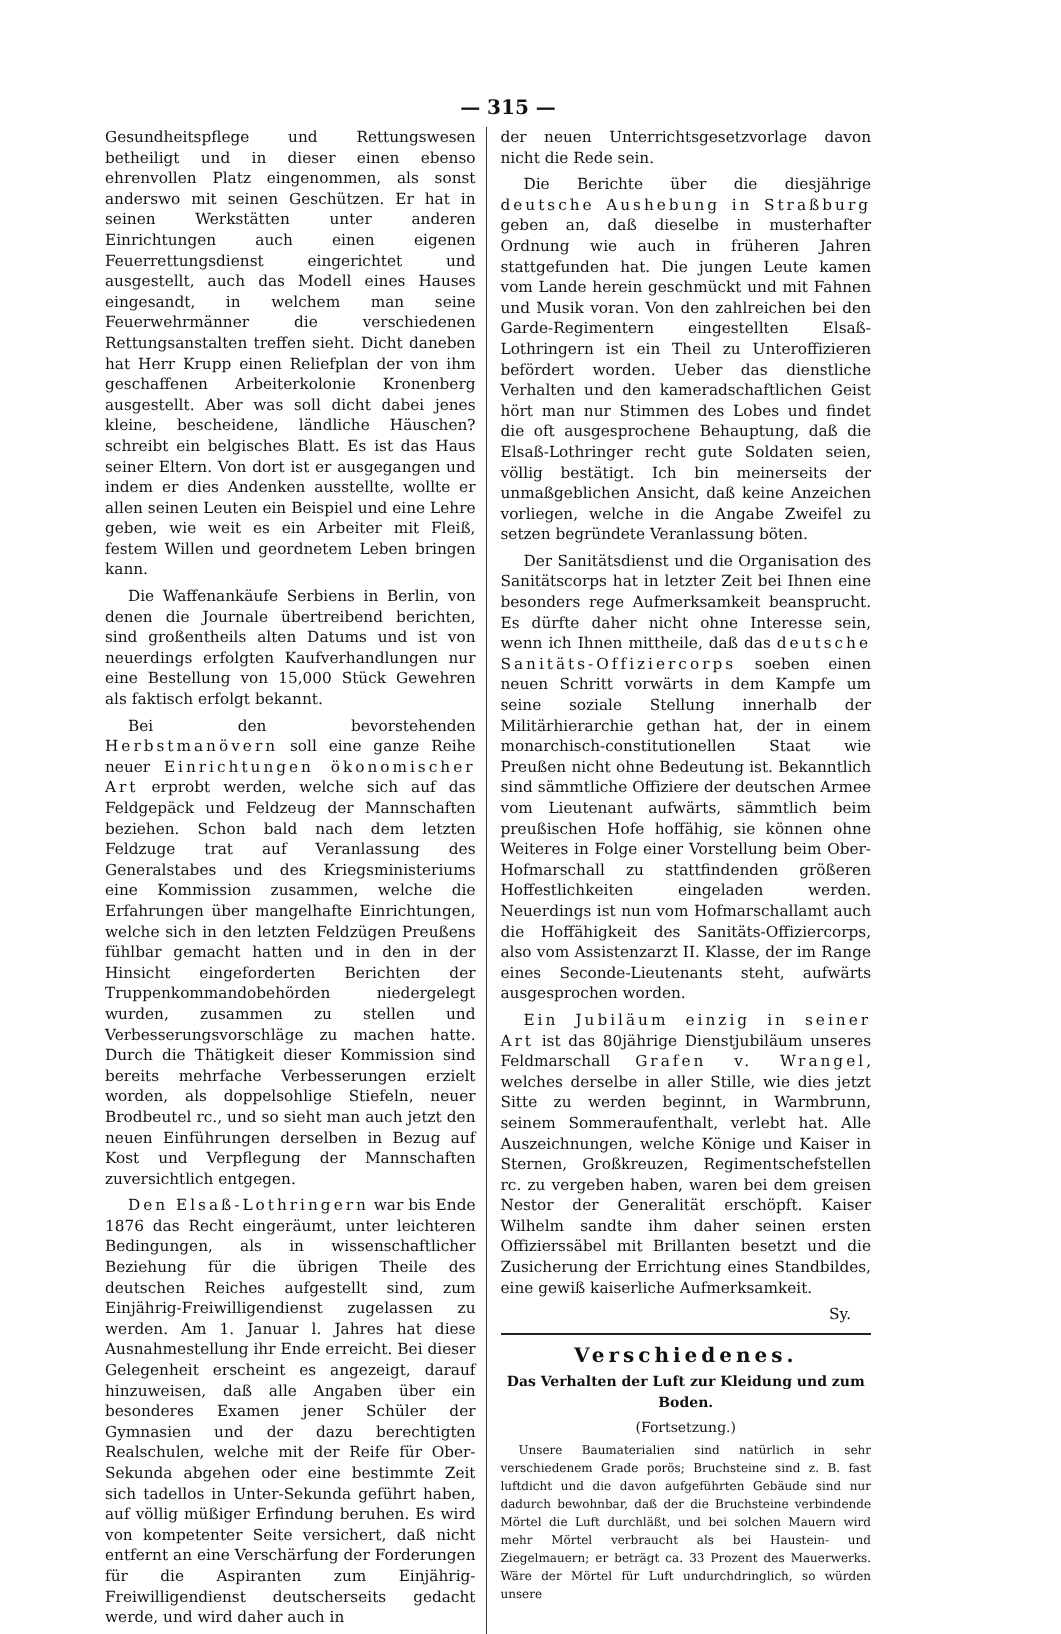— 315 —
Gesundheitspflege und Rettungswesen betheiligt und in dieser einen ebenso ehrenvollen Platz eingenommen, als sonst anderswo mit seinen Geschützen. Er hat in seinen Werkstätten unter anderen Einrichtungen auch einen eigenen Feuerrettungsdienst eingerichtet und ausgestellt, auch das Modell eines Hauses eingesandt, in welchem man seine Feuerwehrmänner die verschiedenen Rettungsanstalten treffen sieht. Dicht daneben hat Herr Krupp einen Reliefplan der von ihm geschaffenen Arbeiterkolonie Kronenberg ausgestellt. Aber was soll dicht dabei jenes kleine, bescheidene, ländliche Häuschen? schreibt ein belgisches Blatt. Es ist das Haus seiner Eltern. Von dort ist er ausgegangen und indem er dies Andenken ausstellte, wollte er allen seinen Leuten ein Beispiel und eine Lehre geben, wie weit es ein Arbeiter mit Fleiß, festem Willen und geordnetem Leben bringen kann.
Die Waffenankäufe Serbiens in Berlin, von denen die Journale übertreibend berichten, sind großentheils alten Datums und ist von neuerdings erfolgten Kaufverhandlungen nur eine Bestellung von 15,000 Stück Gewehren als faktisch erfolgt bekannt.
Bei den bevorstehenden Herbstmanövern soll eine ganze Reihe neuer Einrichtungen ökonomischer Art erprobt werden, welche sich auf das Feldgepäck und Feldzeug der Mannschaften beziehen. Schon bald nach dem letzten Feldzuge trat auf Veranlassung des Generalstabes und des Kriegsministeriums eine Kommission zusammen, welche die Erfahrungen über mangelhafte Einrichtungen, welche sich in den letzten Feldzügen Preußens fühlbar gemacht hatten und in den in der Hinsicht eingeforderten Berichten der Truppenkommandobehörden niedergelegt wurden, zusammen zu stellen und Verbesserungsvorschläge zu machen hatte. Durch die Thätigkeit dieser Kommission sind bereits mehrfache Verbesserungen erzielt worden, als doppelsohlige Stiefeln, neuer Brodbeutel rc., und so sieht man auch jetzt den neuen Einführungen derselben in Bezug auf Kost und Verpflegung der Mannschaften zuversichtlich entgegen.
Den Elsaß-Lothringern war bis Ende 1876 das Recht eingeräumt, unter leichteren Bedingungen, als in wissenschaftlicher Beziehung für die übrigen Theile des deutschen Reiches aufgestellt sind, zum Einjährig-Freiwilligendienst zugelassen zu werden. Am 1. Januar l. Jahres hat diese Ausnahmestellung ihr Ende erreicht. Bei dieser Gelegenheit erscheint es angezeigt, darauf hinzuweisen, daß alle Angaben über ein besonderes Examen jener Schüler der Gymnasien und der dazu berechtigten Realschulen, welche mit der Reife für Ober-Sekunda abgehen oder eine bestimmte Zeit sich tadellos in Unter-Sekunda geführt haben, auf völlig müßiger Erfindung beruhen. Es wird von kompetenter Seite versichert, daß nicht entfernt an eine Verschärfung der Forderungen für die Aspiranten zum Einjährig-Freiwilligendienst deutscherseits gedacht werde, und wird daher auch in
der neuen Unterrichtsgesetzvorlage davon nicht die Rede sein.
Die Berichte über die diesjährige deutsche Aushebung in Straßburg geben an, daß dieselbe in musterhafter Ordnung wie auch in früheren Jahren stattgefunden hat. Die jungen Leute kamen vom Lande herein geschmückt und mit Fahnen und Musik voran. Von den zahlreichen bei den Garde-Regimentern eingestellten Elsaß-Lothringern ist ein Theil zu Unteroffizieren befördert worden. Ueber das dienstliche Verhalten und den kameradschaftlichen Geist hört man nur Stimmen des Lobes und findet die oft ausgesprochene Behauptung, daß die Elsaß-Lothringer recht gute Soldaten seien, völlig bestätigt. Ich bin meinerseits der unmaßgeblichen Ansicht, daß keine Anzeichen vorliegen, welche in die Angabe Zweifel zu setzen begründete Veranlassung böten.
Der Sanitätsdienst und die Organisation des Sanitätscorps hat in letzter Zeit bei Ihnen eine besonders rege Aufmerksamkeit beansprucht. Es dürfte daher nicht ohne Interesse sein, wenn ich Ihnen mittheile, daß das deutsche Sanitäts-Offiziercorps soeben einen neuen Schritt vorwärts in dem Kampfe um seine soziale Stellung innerhalb der Militärhierarchie gethan hat, der in einem monarchisch-constitutionellen Staat wie Preußen nicht ohne Bedeutung ist. Bekanntlich sind sämmtliche Offiziere der deutschen Armee vom Lieutenant aufwärts, sämmtlich beim preußischen Hofe hoffähig, sie können ohne Weiteres in Folge einer Vorstellung beim Ober-Hofmarschall zu stattfindenden größeren Hoffestlichkeiten eingeladen werden. Neuerdings ist nun vom Hofmarschallamt auch die Hoffähigkeit des Sanitäts-Offiziercorps, also vom Assistenzarzt II. Klasse, der im Range eines Seconde-Lieutenants steht, aufwärts ausgesprochen worden.
Ein Jubiläum einzig in seiner Art ist das 80jährige Dienstjubiläum unseres Feldmarschall Grafen v. Wrangel, welches derselbe in aller Stille, wie dies jetzt Sitte zu werden beginnt, in Warmbrunn, seinem Sommeraufenthalt, verlebt hat. Alle Auszeichnungen, welche Könige und Kaiser in Sternen, Großkreuzen, Regimentschefstellen rc. zu vergeben haben, waren bei dem greisen Nestor der Generalität erschöpft. Kaiser Wilhelm sandte ihm daher seinen ersten Offizierssäbel mit Brillanten besetzt und die Zusicherung der Errichtung eines Standbildes, eine gewiß kaiserliche Aufmerksamkeit.
Sy.
Verschiedenes.
Das Verhalten der Luft zur Kleidung und zum Boden.
(Fortsetzung.)
Unsere Baumaterialien sind natürlich in sehr verschiedenem Grade porös; Bruchsteine sind z. B. fast luftdicht und die davon aufgeführten Gebäude sind nur dadurch bewohnbar, daß der die Bruchsteine verbindende Mörtel die Luft durchläßt, und bei solchen Mauern wird mehr Mörtel verbraucht als bei Haustein- und Ziegelmauern; er beträgt ca. 33 Prozent des Mauerwerks. Wäre der Mörtel für Luft undurchdringlich, so würden unsere